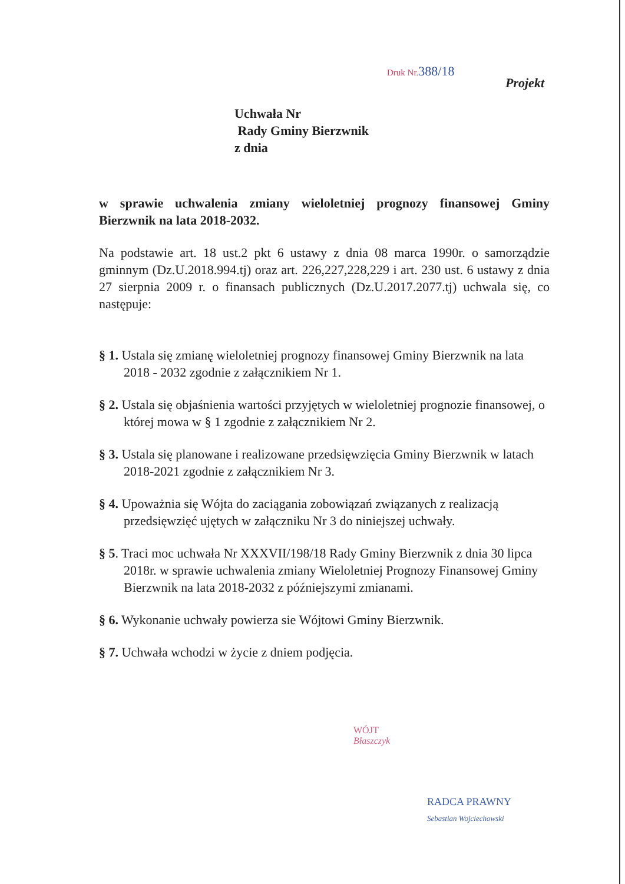Druk Nr.388/18
Projekt
Uchwała Nr
Rady Gminy Bierzwnik
z dnia
w sprawie uchwalenia zmiany wieloletniej prognozy finansowej Gminy Bierzwnik na lata 2018-2032.
Na podstawie art. 18 ust.2 pkt 6 ustawy z dnia 08 marca 1990r. o samorządzie gminnym (Dz.U.2018.994.tj) oraz art. 226,227,228,229 i art. 230 ust. 6 ustawy z dnia 27 sierpnia 2009 r. o finansach publicznych (Dz.U.2017.2077.tj) uchwala się, co następuje:
§ 1. Ustala się zmianę wieloletniej prognozy finansowej Gminy Bierzwnik na lata 2018 - 2032 zgodnie z załącznikiem Nr 1.
§ 2. Ustala się objaśnienia wartości przyjętych w wieloletniej prognozie finansowej, o której mowa w § 1 zgodnie z załącznikiem Nr 2.
§ 3. Ustala się planowane i realizowane przedsięwzięcia Gminy Bierzwnik w latach 2018-2021 zgodnie z załącznikiem Nr 3.
§ 4. Upoważnia się Wójta do zaciągania zobowiązań związanych z realizacją przedsięwzięć ujętych w załączniku Nr 3 do niniejszej uchwały.
§ 5. Traci moc uchwała Nr XXXVII/198/18 Rady Gminy Bierzwnik z dnia 30 lipca 2018r. w sprawie uchwalenia zmiany Wieloletniej Prognozy Finansowej Gminy Bierzwnik na lata 2018-2032 z późniejszymi zmianami.
§ 6. Wykonanie uchwały powierza sie Wójtowi Gminy Bierzwnik.
§ 7. Uchwała wchodzi w życie z dniem podjęcia.
WÓJT
Błaszczyk
RADCA PRAWNY
Sebastian Wojciechowski